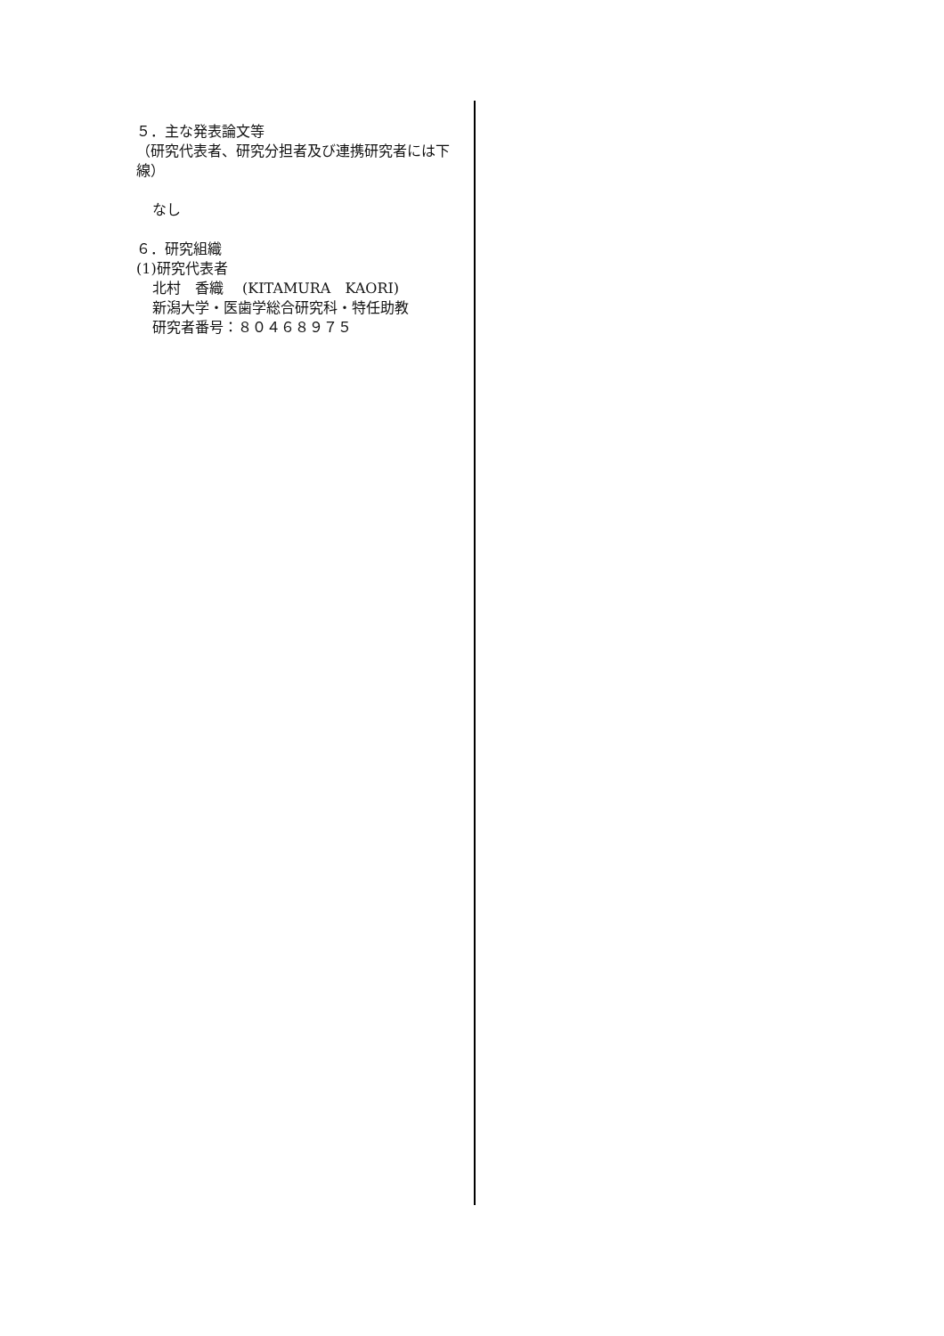５．主な発表論文等
（研究代表者、研究分担者及び連携研究者には下線）
なし
６．研究組織
(1)研究代表者
北村　香織　 (KITAMURA　KAORI)
新潟大学・医歯学総合研究科・特任助教
研究者番号：８０４６８９７５